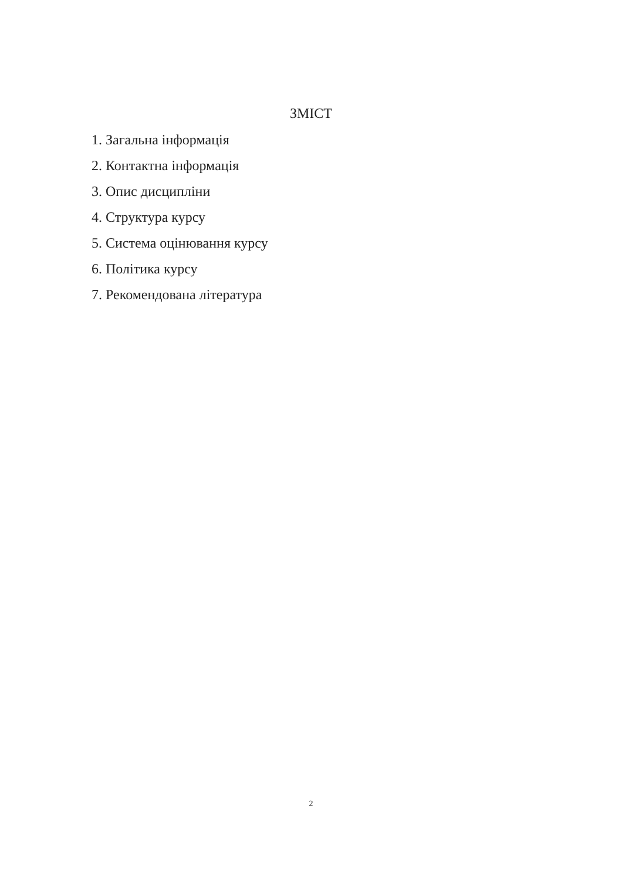ЗМІСТ
1. Загальна інформація
2. Контактна інформація
3. Опис дисципліни
4. Структура курсу
5. Система оцінювання курсу
6. Політика курсу
7. Рекомендована література
2